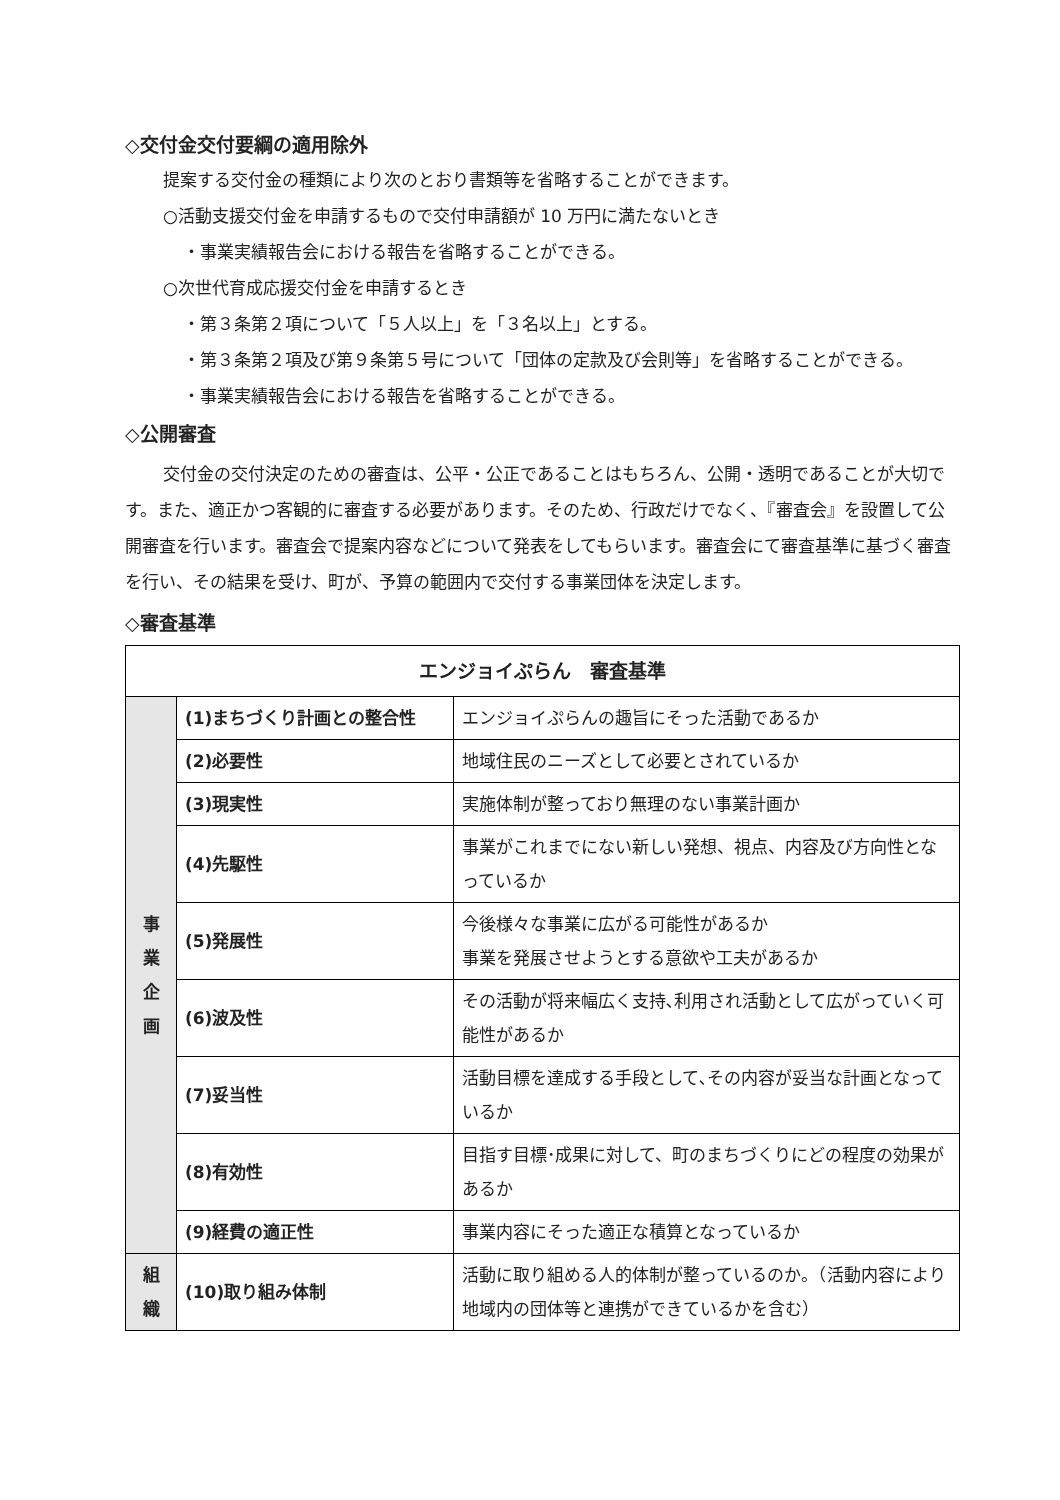◇交付金交付要綱の適用除外
提案する交付金の種類により次のとおり書類等を省略することができます。
○活動支援交付金を申請するもので交付申請額が 10 万円に満たないとき
・事業実績報告会における報告を省略することができる。
○次世代育成応援交付金を申請するとき
・第３条第２項について「５人以上」を「３名以上」とする。
・第３条第２項及び第９条第５号について「団体の定款及び会則等」を省略することができる。
・事業実績報告会における報告を省略することができる。
◇公開審査
交付金の交付決定のための審査は、公平・公正であることはもちろん、公開・透明であることが大切です。また、適正かつ客観的に審査する必要があります。そのため、行政だけでなく、『審査会』を設置して公開審査を行います。審査会で提案内容などについて発表をしてもらいます。審査会にて審査基準に基づく審査を行い、その結果を受け、町が、予算の範囲内で交付する事業団体を決定します。
◇審査基準
| エンジョイぷらん 審査基準 | | |
| --- | --- | --- |
| 事 業 企 画 | (1)まちづくり計画との整合性 | エンジョイぷらんの趣旨にそった活動であるか |
| | (2)必要性 | 地域住民のニーズとして必要とされているか |
| | (3)現実性 | 実施体制が整っており無理のない事業計画か |
| | (4)先駆性 | 事業がこれまでにない新しい発想、視点、内容及び方向性となっているか |
| | (5)発展性 | 今後様々な事業に広がる可能性があるか 事業を発展させようとする意欲や工夫があるか |
| | (6)波及性 | その活動が将来幅広く支持､利用され活動として広がっていく可能性があるか |
| | (7)妥当性 | 活動目標を達成する手段として､その内容が妥当な計画となっているか |
| | (8)有効性 | 目指す目標･成果に対して、町のまちづくりにどの程度の効果があるか |
| | (9)経費の適正性 | 事業内容にそった適正な積算となっているか |
| 組 織 | (10)取り組み体制 | 活動に取り組める人的体制が整っているのか。（活動内容により地域内の団体等と連携ができているかを含む） |